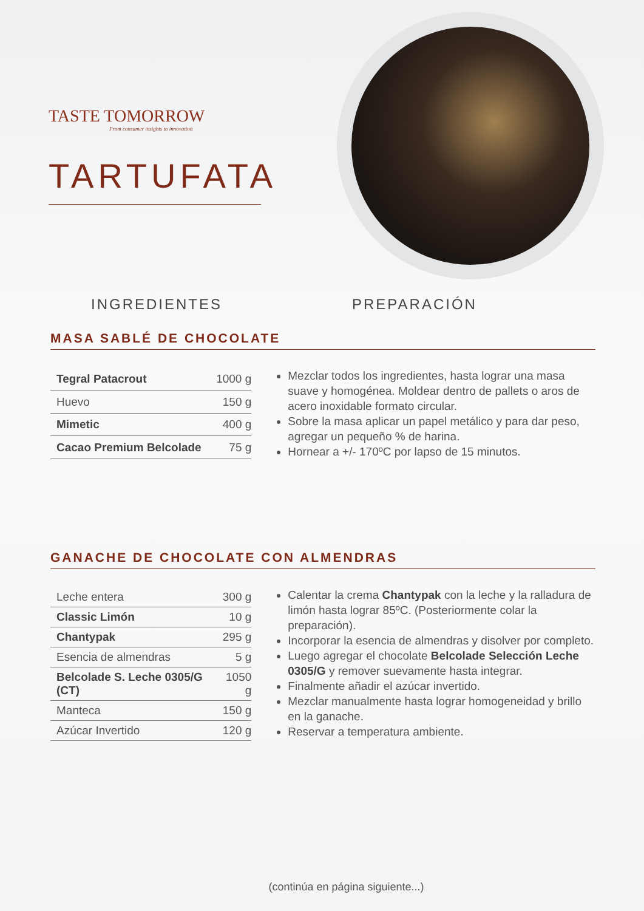TASTE TOMORROW
From consumer insights to innovation
TARTUFATA
INGREDIENTES PREPARACIÓN
MASA SABLÉ DE CHOCOLATE
| Tegral Patacrout | 1000 g |
| Huevo | 150 g |
| Mimetic | 400 g |
| Cacao Premium Belcolade | 75 g |
Mezclar todos los ingredientes, hasta lograr una masa suave y homogénea. Moldear dentro de pallets o aros de acero inoxidable formato circular.
Sobre la masa aplicar un papel metálico y para dar peso, agregar un pequeño % de harina.
Hornear a +/- 170ºC por lapso de 15 minutos.
GANACHE DE CHOCOLATE CON ALMENDRAS
| Leche entera | 300 g |
| Classic Limón | 10 g |
| Chantypak | 295 g |
| Esencia de almendras | 5 g |
| Belcolade S. Leche 0305/G (CT) | 1050 g |
| Manteca | 150 g |
| Azúcar Invertido | 120 g |
Calentar la crema Chantypak con la leche y la ralladura de limón hasta lograr 85ºC. (Posteriormente colar la preparación).
Incorporar la esencia de almendras y disolver por completo.
Luego agregar el chocolate Belcolade Selección Leche 0305/G y remover suevamente hasta integrar.
Finalmente añadir el azúcar invertido.
Mezclar manualmente hasta lograr homogeneidad y brillo en la ganache.
Reservar a temperatura ambiente.
(continúa en página siguiente...)